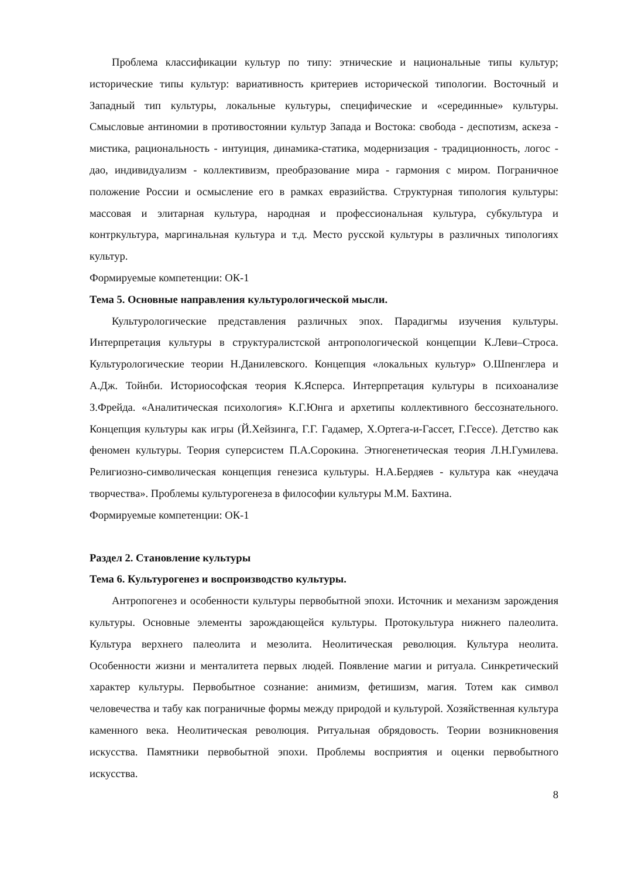Проблема классификации культур по типу: этнические и национальные типы культур; исторические типы культур: вариативность критериев исторической типологии. Восточный и Западный тип культуры, локальные культуры, специфические и «серединные» культуры. Смысловые антиномии в противостоянии культур Запада и Востока: свобода - деспотизм, аскеза - мистика, рациональность - интуиция, динамика-статика, модернизация - традиционность, логос - дао, индивидуализм - коллективизм, преобразование мира - гармония с миром. Пограничное положение России и осмысление его в рамках евразийства. Структурная типология культуры: массовая и элитарная культура, народная и профессиональная культура, субкультура и контркультура, маргинальная культура и т.д. Место русской культуры в различных типологиях культур.
Формируемые компетенции: ОК-1
Тема 5. Основные направления культурологической мысли.
Культурологические представления различных эпох. Парадигмы изучения культуры. Интерпретация культуры в структуралистской антропологической концепции К.Леви–Строса. Культурологические теории Н.Данилевского. Концепция «локальных культур» О.Шпенглера и А.Дж. Тойнби. Историософская теория К.Ясперса. Интерпретация культуры в психоанализе З.Фрейда. «Аналитическая психология» К.Г.Юнга и архетипы коллективного бессознательного. Концепция культуры как игры (Й.Хейзинга, Г.Г. Гадамер, Х.Ортега-и-Гассет, Г.Гессе). Детство как феномен культуры. Теория суперсистем П.А.Сорокина. Этногенетическая теория Л.Н.Гумилева. Религиозно-символическая концепция генезиса культуры. Н.А.Бердяев - культура как «неудача творчества». Проблемы культурогенеза в философии культуры М.М. Бахтина.
Формируемые компетенции: ОК-1
Раздел 2. Становление культуры
Тема 6. Культурогенез и воспроизводство культуры.
Антропогенез и особенности культуры первобытной эпохи. Источник и механизм зарождения культуры. Основные элементы зарождающейся культуры. Протокультура нижнего палеолита. Культура верхнего палеолита и мезолита. Неолитическая революция. Культура неолита. Особенности жизни и менталитета первых людей. Появление магии и ритуала. Синкретический характер культуры. Первобытное сознание: анимизм, фетишизм, магия. Тотем как символ человечества и табу как пограничные формы между природой и культурой. Хозяйственная культура каменного века. Неолитическая революция. Ритуальная обрядовость. Теории возникновения искусства. Памятники первобытной эпохи. Проблемы восприятия и оценки первобытного искусства.
8